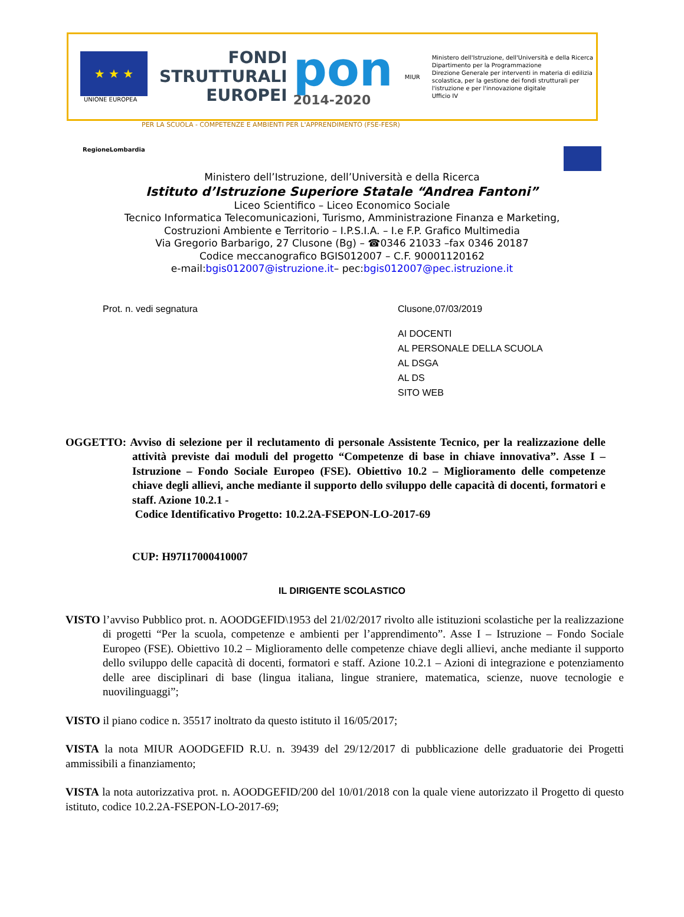★ ★ ★
UNIONE EUROPEA
FONDI
STRUTTURALI
EUROPEI
pon
2014-2020
MIUR
Ministero dell'Istruzione, dell'Università e della Ricerca
Dipartimento per la Programmazione
Direzione Generale per interventi in materia di edilizia scolastica, per la gestione dei fondi strutturali per l'istruzione e per l'innovazione digitale
Ufficio IV
PER LA SCUOLA - COMPETENZE E AMBIENTI PER L'APPRENDIMENTO (FSE-FESR)
RegioneLombardia
Ministero dell’Istruzione, dell’Università e della Ricerca
Istituto d’Istruzione Superiore Statale “Andrea Fantoni”
Liceo Scientifico – Liceo Economico Sociale
Tecnico Informatica Telecomunicazioni, Turismo, Amministrazione Finanza e Marketing,
Costruzioni Ambiente e Territorio – I.P.S.I.A. – I.e F.P. Grafico Multimedia
Via Gregorio Barbarigo, 27 Clusone (Bg) – ☎0346 21033 –fax 0346 20187
Codice meccanografico BGIS012007 – C.F. 90001120162
e-mail:bgis012007@istruzione.it– pec:bgis012007@pec.istruzione.it
Prot. n. vedi segnatura Clusone,07/03/2019
AI DOCENTI
AL PERSONALE DELLA SCUOLA
AL DSGA
AL DS
SITO WEB
OGGETTO: Avviso di selezione per il reclutamento di personale Assistente Tecnico, per la realizzazione delle attività previste dai moduli del progetto “Competenze di base in chiave innovativa”. Asse I – Istruzione – Fondo Sociale Europeo (FSE). Obiettivo 10.2 – Miglioramento delle competenze chiave degli allievi, anche mediante il supporto dello sviluppo delle capacità di docenti, formatori e staff. Azione 10.2.1 -
Codice Identificativo Progetto: 10.2.2A-FSEPON-LO-2017-69
CUP: H97I17000410007
IL DIRIGENTE SCOLASTICO
VISTO l’avviso Pubblico prot. n. AOODGEFID\1953 del 21/02/2017 rivolto alle istituzioni scolastiche per la realizzazione di progetti “Per la scuola, competenze e ambienti per l’apprendimento”. Asse I – Istruzione – Fondo Sociale Europeo (FSE). Obiettivo 10.2 – Miglioramento delle competenze chiave degli allievi, anche mediante il supporto dello sviluppo delle capacità di docenti, formatori e staff. Azione 10.2.1 – Azioni di integrazione e potenziamento delle aree disciplinari di base (lingua italiana, lingue straniere, matematica, scienze, nuove tecnologie e nuovilinguaggi”;
VISTO il piano codice n. 35517 inoltrato da questo istituto il 16/05/2017;
VISTA la nota MIUR AOODGEFID R.U. n. 39439 del 29/12/2017 di pubblicazione delle graduatorie dei Progetti ammissibili a finanziamento;
VISTA la nota autorizzativa prot. n. AOODGEFID/200 del 10/01/2018 con la quale viene autorizzato il Progetto di questo istituto, codice 10.2.2A-FSEPON-LO-2017-69;